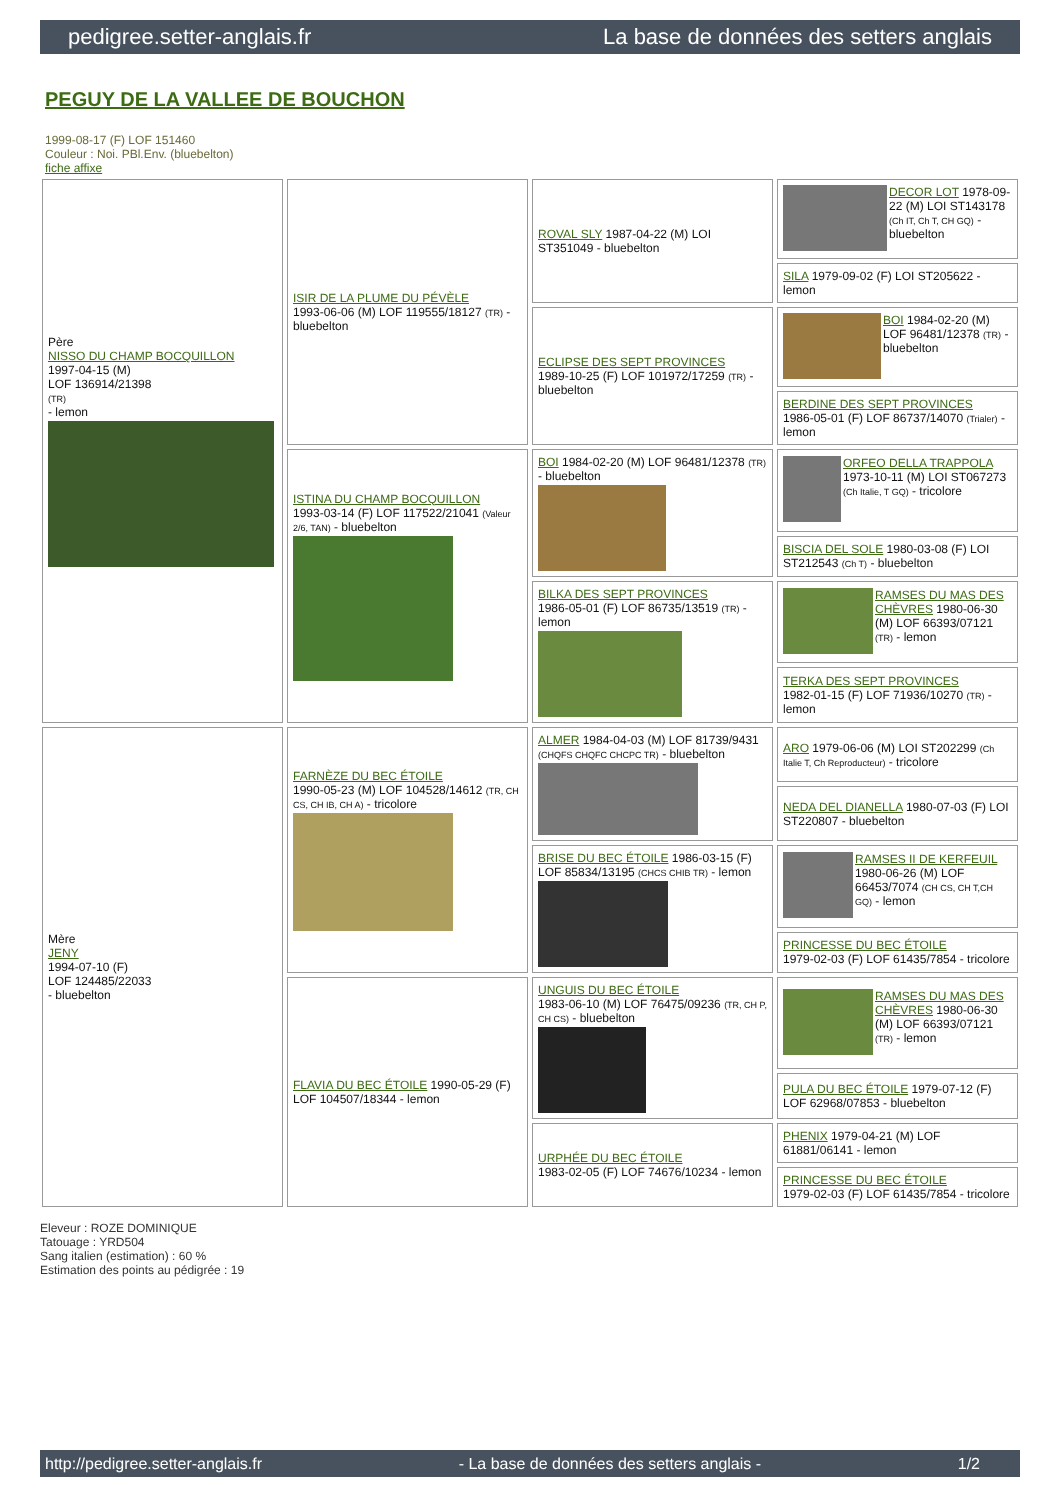pedigree.setter-anglais.fr La base de données des setters anglais
PEGUY DE LA VALLEE DE BOUCHON
1999-08-17 (F) LOF 151460
Couleur : Noi. PBl.Env. (bluebelton)
fiche affixe
| Père NISSO DU CHAMP BOCQUILLON 1997-04-15 (M) LOF 136914/21398 (TR) - lemon | ISIR DE LA PLUME DU PÉVÈLE 1993-06-06 (M) LOF 119555/18127 (TR) - bluebelton | ROVAL SLY 1987-04-22 (M) LOI ST351049 - bluebelton | DECOR LOT 1978-09-22 (M) LOI ST143178 (Ch IT, Ch T, CH GQ) - bluebelton |
| | | | SILA 1979-09-02 (F) LOI ST205622 - lemon |
| | | ECLIPSE DES SEPT PROVINCES 1989-10-25 (F) LOF 101972/17259 (TR) - bluebelton | BOI 1984-02-20 (M) LOF 96481/12378 (TR) - bluebelton |
| | | | BERDINE DES SEPT PROVINCES 1986-05-01 (F) LOF 86737/14070 (Trialer) - lemon |
| | ISTINA DU CHAMP BOCQUILLON 1993-03-14 (F) LOF 117522/21041 (Valeur 2/6, TAN) - bluebelton | BOI 1984-02-20 (M) LOF 96481/12378 (TR) - bluebelton | ORFEO DELLA TRAPPOLA 1973-10-11 (M) LOI ST067273 (Ch Italie, T GQ) - tricolore |
| | | | BISCIA DEL SOLE 1980-03-08 (F) LOI ST212543 (Ch T) - bluebelton |
| | | BILKA DES SEPT PROVINCES 1986-05-01 (F) LOF 86735/13519 (TR) - lemon | RAMSES DU MAS DES CHÈVRES 1980-06-30 (M) LOF 66393/07121 (TR) - lemon |
| | | | TERKA DES SEPT PROVINCES 1982-01-15 (F) LOF 71936/10270 (TR) - lemon |
| Mère JENY 1994-07-10 (F) LOF 124485/22033 - bluebelton | FARNÈZE DU BEC ÉTOILE 1990-05-23 (M) LOF 104528/14612 (TR, CH CS, CH IB, CH A) - tricolore | ALMER 1984-04-03 (M) LOF 81739/9431 (CHQFS CHQFC CHCPC TR) - bluebelton | ARO 1979-06-06 (M) LOI ST202299 (Ch Italie T, Ch Reproducteur) - tricolore |
| | | | NEDA DEL DIANELLA 1980-07-03 (F) LOI ST220807 - bluebelton |
| | | BRISE DU BEC ÉTOILE 1986-03-15 (F) LOF 85834/13195 (CHCS CHIB TR) - lemon | RAMSES II DE KERFEUIL 1980-06-26 (M) LOF 66453/7074 (CH CS, CH T,CH GQ) - lemon |
| | | | PRINCESSE DU BEC ÉTOILE 1979-02-03 (F) LOF 61435/7854 - tricolore |
| | FLAVIA DU BEC ÉTOILE 1990-05-29 (F) LOF 104507/18344 - lemon | UNGUIS DU BEC ÉTOILE 1983-06-10 (M) LOF 76475/09236 (TR, CH P, CH CS) - bluebelton | RAMSES DU MAS DES CHÈVRES 1980-06-30 (M) LOF 66393/07121 (TR) - lemon |
| | | | PULA DU BEC ÉTOILE 1979-07-12 (F) LOF 62968/07853 - bluebelton |
| | | URPHÉE DU BEC ÉTOILE 1983-02-05 (F) LOF 74676/10234 - lemon | PHENIX 1979-04-21 (M) LOF 61881/06141 - lemon |
| | | | PRINCESSE DU BEC ÉTOILE 1979-02-03 (F) LOF 61435/7854 - tricolore |
Eleveur : ROZE DOMINIQUE
Tatouage : YRD504
Sang italien (estimation) : 60 %
Estimation des points au pédigrée : 19
http://pedigree.setter-anglais.fr - La base de données des setters anglais - 1/2